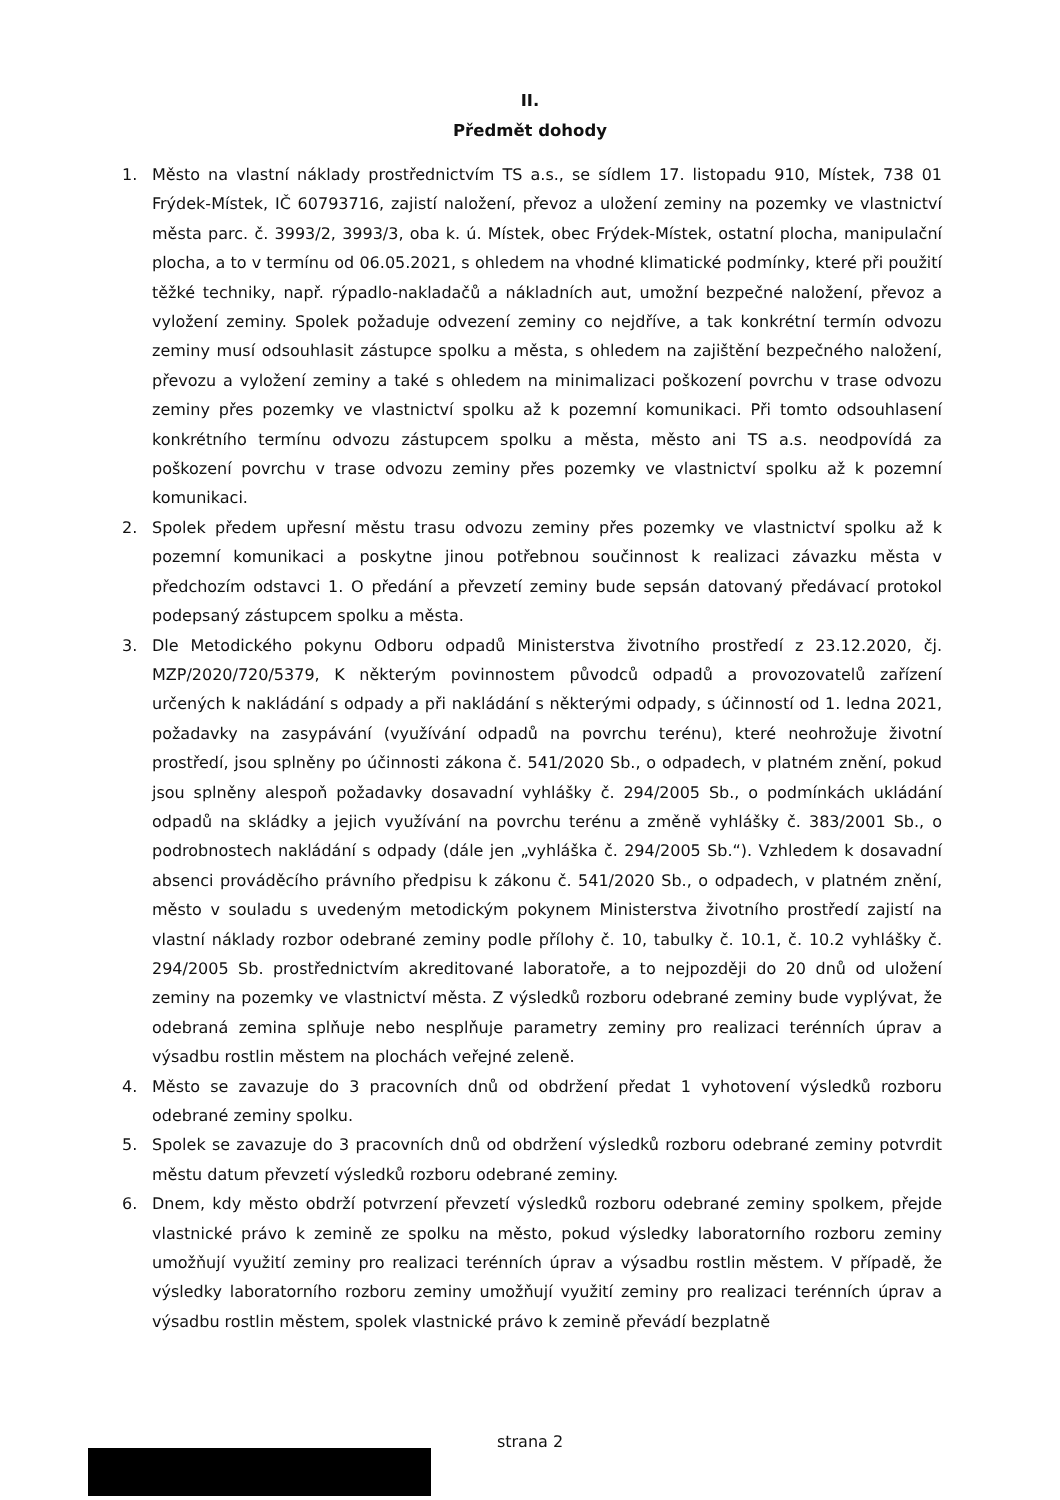II.
Předmět dohody
1. Město na vlastní náklady prostřednictvím TS a.s., se sídlem 17. listopadu 910, Místek, 738 01 Frýdek-Místek, IČ 60793716, zajistí naložení, převoz a uložení zeminy na pozemky ve vlastnictví města parc. č. 3993/2, 3993/3, oba k. ú. Místek, obec Frýdek-Místek, ostatní plocha, manipulační plocha, a to v termínu od 06.05.2021, s ohledem na vhodné klimatické podmínky, které při použití těžké techniky, např. rýpadlo-nakladačů a nákladních aut, umožní bezpečné naložení, převoz a vyložení zeminy. Spolek požaduje odvezení zeminy co nejdříve, a tak konkrétní termín odvozu zeminy musí odsouhlasit zástupce spolku a města, s ohledem na zajištění bezpečného naložení, převozu a vyložení zeminy a také s ohledem na minimalizaci poškození povrchu v trase odvozu zeminy přes pozemky ve vlastnictví spolku až k pozemní komunikaci. Při tomto odsouhlasení konkrétního termínu odvozu zástupcem spolku a města, město ani TS a.s. neodpovídá za poškození povrchu v trase odvozu zeminy přes pozemky ve vlastnictví spolku až k pozemní komunikaci.
2. Spolek předem upřesní městu trasu odvozu zeminy přes pozemky ve vlastnictví spolku až k pozemní komunikaci a poskytne jinou potřebnou součinnost k realizaci závazku města v předchozím odstavci 1. O předání a převzetí zeminy bude sepsán datovaný předávací protokol podepsaný zástupcem spolku a města.
3. Dle Metodického pokynu Odboru odpadů Ministerstva životního prostředí z 23.12.2020, čj. MZP/2020/720/5379, K některým povinnostem původců odpadů a provozovatelů zařízení určených k nakládání s odpady a při nakládání s některými odpady, s účinností od 1. ledna 2021, požadavky na zasypávání (využívání odpadů na povrchu terénu), které neohrožuje životní prostředí, jsou splněny po účinnosti zákona č. 541/2020 Sb., o odpadech, v platném znění, pokud jsou splněny alespoň požadavky dosavadní vyhlášky č. 294/2005 Sb., o podmínkách ukládání odpadů na skládky a jejich využívání na povrchu terénu a změně vyhlášky č. 383/2001 Sb., o podrobnostech nakládání s odpady (dále jen „vyhláška č. 294/2005 Sb.“). Vzhledem k dosavadní absenci prováděcího právního předpisu k zákonu č. 541/2020 Sb., o odpadech, v platném znění, město v souladu s uvedeným metodickým pokynem Ministerstva životního prostředí zajistí na vlastní náklady rozbor odebrané zeminy podle přílohy č. 10, tabulky č. 10.1, č. 10.2 vyhlášky č. 294/2005 Sb. prostřednictvím akreditované laboratoře, a to nejpozději do 20 dnů od uložení zeminy na pozemky ve vlastnictví města. Z výsledků rozboru odebrané zeminy bude vyplývat, že odebraná zemina splňuje nebo nesplňuje parametry zeminy pro realizaci terénních úprav a výsadbu rostlin městem na plochách veřejné zeleně.
4. Město se zavazuje do 3 pracovních dnů od obdržení předat 1 vyhotovení výsledků rozboru odebrané zeminy spolku.
5. Spolek se zavazuje do 3 pracovních dnů od obdržení výsledků rozboru odebrané zeminy potvrdit městu datum převzetí výsledků rozboru odebrané zeminy.
6. Dnem, kdy město obdrží potvrzení převzetí výsledků rozboru odebrané zeminy spolkem, přejde vlastnické právo k zemině ze spolku na město, pokud výsledky laboratorního rozboru zeminy umožňují využití zeminy pro realizaci terénních úprav a výsadbu rostlin městem. V případě, že výsledky laboratorního rozboru zeminy umožňují využití zeminy pro realizaci terénních úprav a výsadbu rostlin městem, spolek vlastnické právo k zemině převádí bezplatně
strana 2